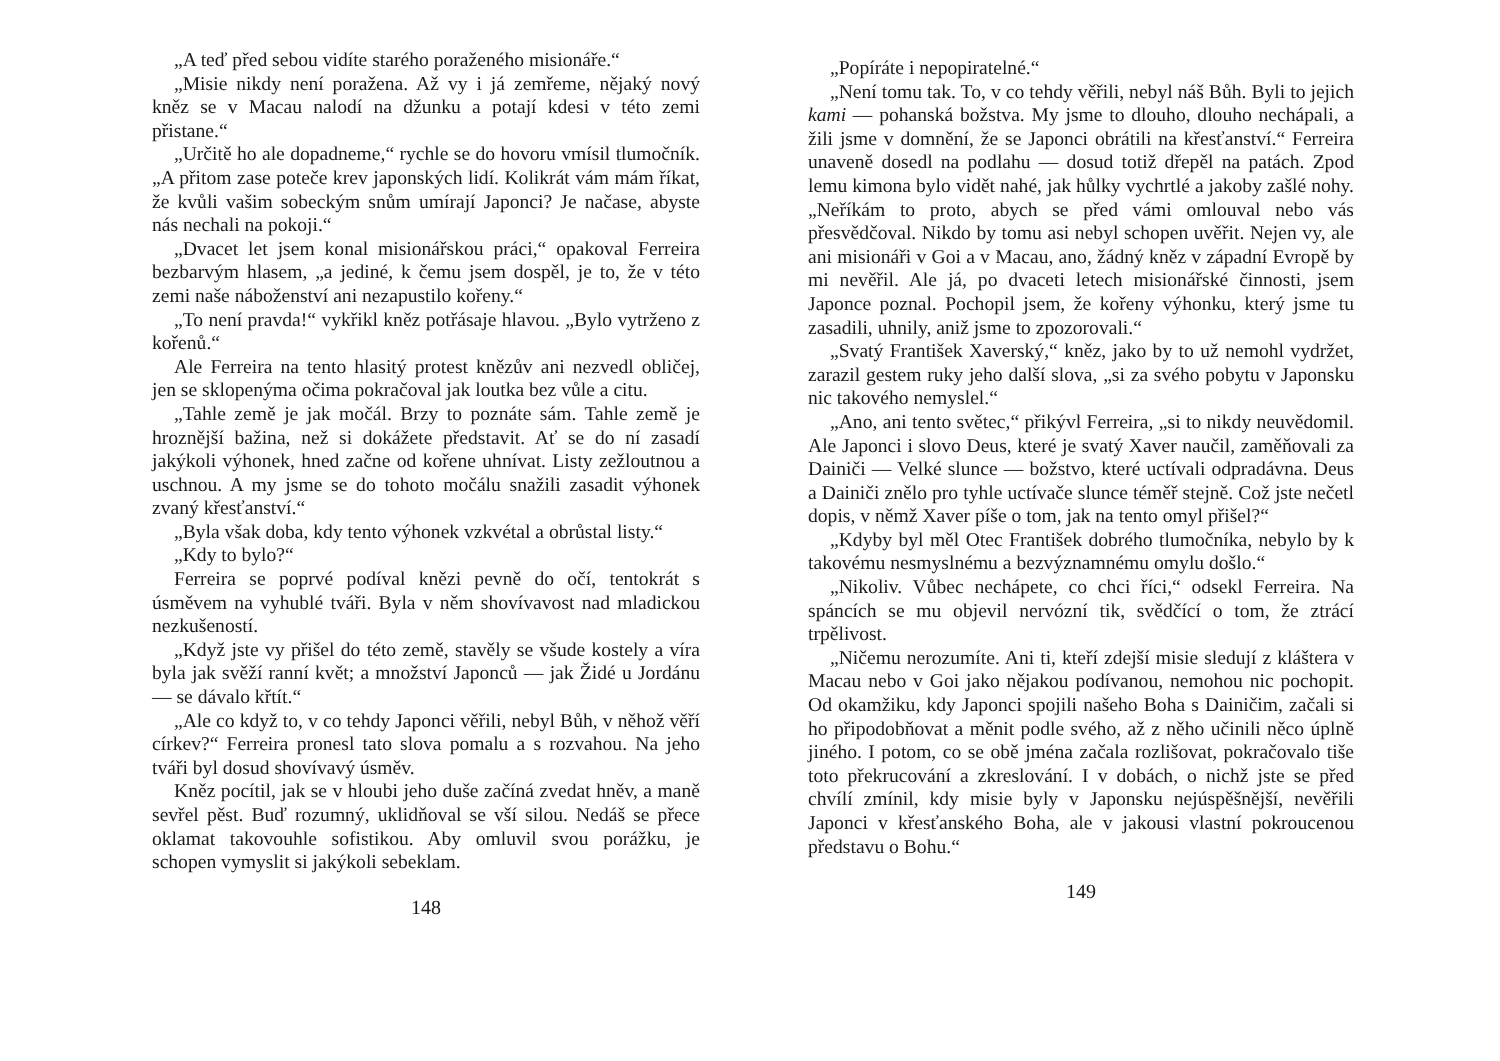„A teď před sebou vidíte starého poraženého misionáře.“
„Misie nikdy není poražena. Až vy i já zemřeme, nějaký nový kněz se v Macau nalodí na džunku a potají kdesi v této zemi přistane.“
„Určitě ho ale dopadneme,“ rychle se do hovoru vmísil tlumočník. „A přitom zase poteče krev japonských lidí. Kolikrát vám mám říkat, že kvůli vašim sobeckým snům umírají Japonci? Je načase, abyste nás nechali na pokoji.“
„Dvacet let jsem konal misionářskou práci,“ opakoval Ferreira bezbarvým hlasem, „a jediné, k čemu jsem dospěl, je to, že v této zemi naše náboženství ani nezapustilo kořeny.“
„To není pravda!“ vykřikl kněz potřásaje hlavou. „Bylo vytrženo z kořenů.“
Ale Ferreira na tento hlasitý protest knězův ani nezvedl obličej, jen se sklopenýma očima pokračoval jak loutka bez vůle a citu.
„Tahle země je jak močál. Brzy to poznáte sám. Tahle země je hroznější bažina, než si dokážete představit. Ať se do ní zasadí jakýkoli výhonek, hned začne od kořene uhnívat. Listy zežloutnou a uschnou. A my jsme se do tohoto močálu snažili zasadit výhonek zvaný křesťanství.“
„Byla však doba, kdy tento výhonek vzkvétal a obrůstal listy.“
„Kdy to bylo?“
Ferreira se poprvé podíval knězi pevně do očí, tentokrát s úsměvem na vyhublé tváři. Byla v něm shovívavost nad mladickou nezkušeností.
„Když jste vy přišel do této země, stavěly se všude kostely a víra byla jak svěží ranní květ; a množství Japonců — jak Židé u Jordánu — se dávalo křtít.“
„Ale co když to, v co tehdy Japonci věřili, nebyl Bůh, v něhož věří církev?“ Ferreira pronesl tato slova pomalu a s rozvahou. Na jeho tváři byl dosud shovívavý úsměv.
Kněz pocítil, jak se v hloubi jeho duše začíná zvedat hněv, a maně sevřel pěst. Buď rozumný, uklidňoval se vší silou. Nedáš se přece oklamat takovouhle sofistikou. Aby omluvil svou porážku, je schopen vymyslit si jakýkoli sebeklam.
148
„Popíráte i nepopiratelné.“
„Není tomu tak. To, v co tehdy věřili, nebyl náš Bůh. Byli to jejich kami — pohanská božstva. My jsme to dlouho, dlouho nechápali, a žili jsme v domnění, že se Japonci obrátili na křesťanství.“ Ferreira unaveně dosedl na podlahu — dosud totiž dřepěl na patách. Zpod lemu kimona bylo vidět nahé, jak hůlky vychrtlé a jakoby zašlé nohy. „Neříkám to proto, abych se před vámi omlouval nebo vás přesvědčoval. Nikdo by tomu asi nebyl schopen uvěřit. Nejen vy, ale ani misionáři v Goi a v Macau, ano, žádný kněz v západní Evropě by mi nevěřil. Ale já, po dvaceti letech misionářské činnosti, jsem Japonce poznal. Pochopil jsem, že kořeny výhonku, který jsme tu zasadili, uhnily, aniž jsme to zpozorovali.“
„Svatý František Xaverský,“ kněz, jako by to už nemohl vydržet, zarazil gestem ruky jeho další slova, „si za svého pobytu v Japonsku nic takového nemyslel.“
„Ano, ani tento světec,“ přikývl Ferreira, „si to nikdy neuvědomil. Ale Japonci i slovo Deus, které je svatý Xaver naučil, zaměňovali za Dainiči — Velké slunce — božstvo, které uctívali odpradávna. Deus a Dainiči znělo pro tyhle uctívače slunce téměř stejně. Což jste nečetl dopis, v němž Xaver píše o tom, jak na tento omyl přišel?“
„Kdyby byl měl Otec František dobrého tlumočníka, nebylo by k takovému nesmyslnému a bezvýznamnému omylu došlo.“
„Nikoliv. Vůbec nechápete, co chci říci,“ odsekl Ferreira. Na spáncích se mu objevil nervózní tik, svědčící o tom, že ztrácí trpělivost.
„Ničemu nerozumíte. Ani ti, kteří zdejší misie sledují z kláštera v Macau nebo v Goi jako nějakou podívanou, nemohou nic pochopit. Od okamžiku, kdy Japonci spojili našeho Boha s Dainičim, začali si ho připodobňovat a měnit podle svého, až z něho učinili něco úplně jiného. I potom, co se obě jména začala rozlišovat, pokračovalo tiše toto překrucování a zkreslování. I v dobách, o nichž jste se před chvílí zmínil, kdy misie byly v Japonsku nejúspěšnější, nevěřili Japonci v křesťanského Boha, ale v jakousi vlastní pokroucenou představu o Bohu.“
149